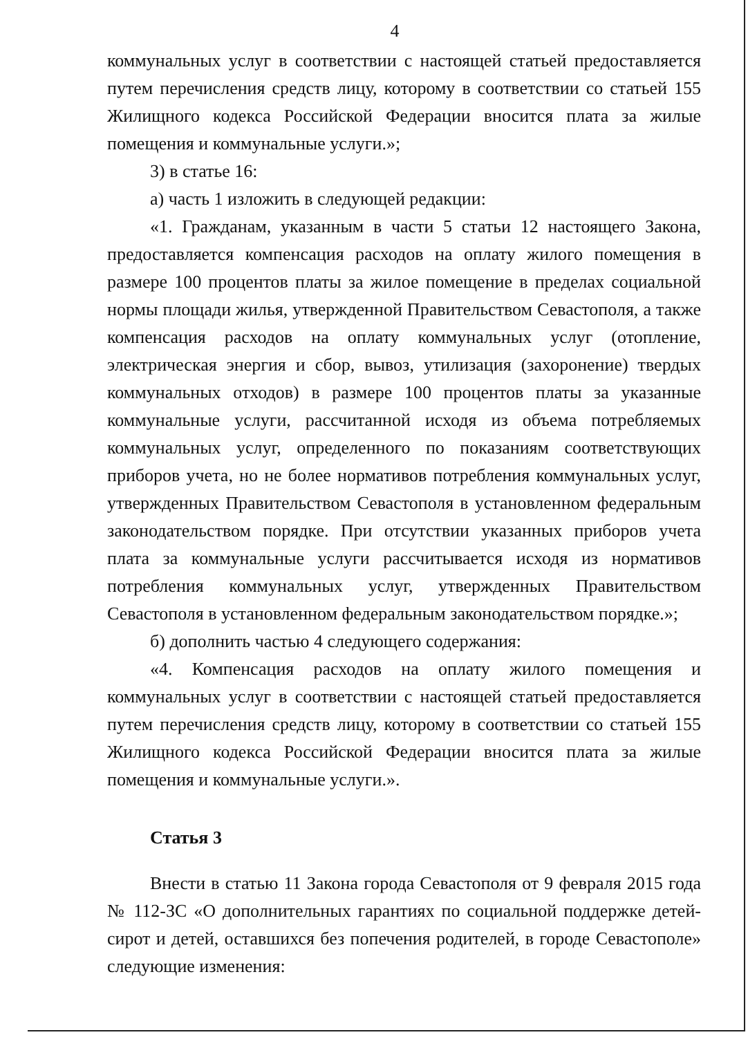4
коммунальных услуг в соответствии с настоящей статьей предоставляется путем перечисления средств лицу, которому в соответствии со статьей 155 Жилищного кодекса Российской Федерации вносится плата за жилые помещения и коммунальные услуги.»;
3) в статье 16:
а) часть 1 изложить в следующей редакции:
«1. Гражданам, указанным в части 5 статьи 12 настоящего Закона, предоставляется компенсация расходов на оплату жилого помещения в размере 100 процентов платы за жилое помещение в пределах социальной нормы площади жилья, утвержденной Правительством Севастополя, а также компенсация расходов на оплату коммунальных услуг (отопление, электрическая энергия и сбор, вывоз, утилизация (захоронение) твердых коммунальных отходов) в размере 100 процентов платы за указанные коммунальные услуги, рассчитанной исходя из объема потребляемых коммунальных услуг, определенного по показаниям соответствующих приборов учета, но не более нормативов потребления коммунальных услуг, утвержденных Правительством Севастополя в установленном федеральным законодательством порядке. При отсутствии указанных приборов учета плата за коммунальные услуги рассчитывается исходя из нормативов потребления коммунальных услуг, утвержденных Правительством Севастополя в установленном федеральным законодательством порядке.»;
б) дополнить частью 4 следующего содержания:
«4. Компенсация расходов на оплату жилого помещения и коммунальных услуг в соответствии с настоящей статьей предоставляется путем перечисления средств лицу, которому в соответствии со статьей 155 Жилищного кодекса Российской Федерации вносится плата за жилые помещения и коммунальные услуги.».
Статья 3
Внести в статью 11 Закона города Севастополя от 9 февраля 2015 года № 112-ЗС «О дополнительных гарантиях по социальной поддержке детей-сирот и детей, оставшихся без попечения родителей, в городе Севастополе» следующие изменения: